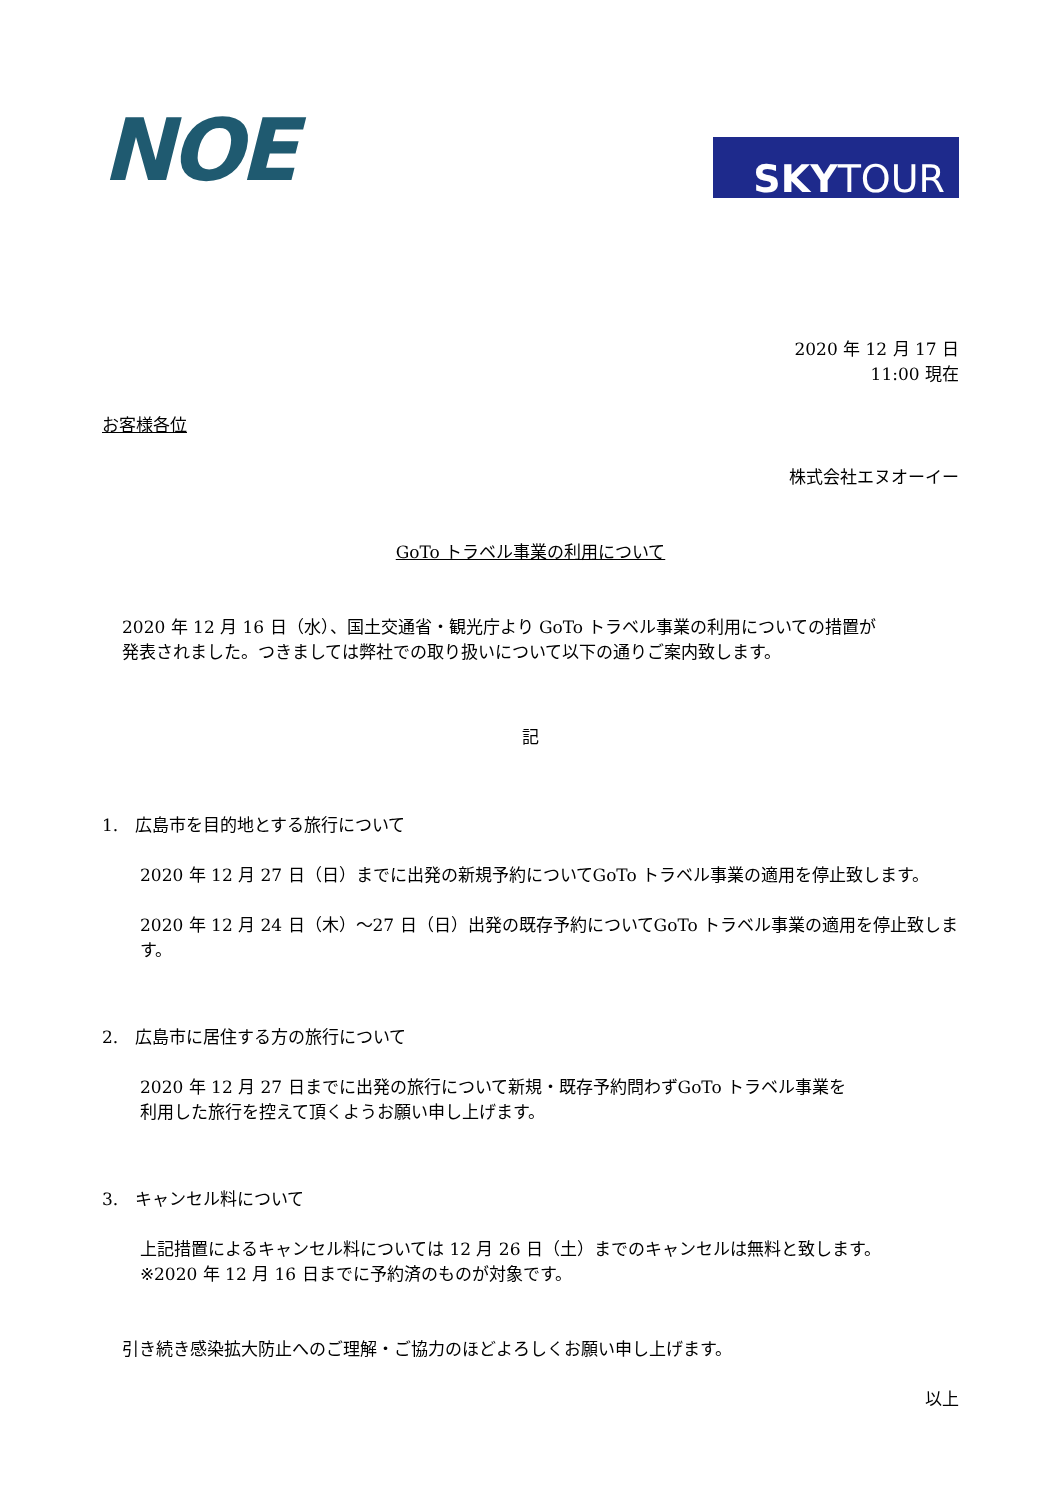NOE
SKY TOUR
2020 年 12 月 17 日
11:00 現在
お客様各位
株式会社エヌオーイー
GoTo トラベル事業の利用について
2020 年 12 月 16 日（水）、国土交通省・観光庁より GoTo トラベル事業の利用についての措置が
発表されました。つきましては弊社での取り扱いについて以下の通りご案内致します。
記
1.　広島市を目的地とする旅行について
2020 年 12 月 27 日（日）までに出発の新規予約についてGoTo トラベル事業の適用を停止致します。
2020 年 12 月 24 日（木）～27 日（日）出発の既存予約についてGoTo トラベル事業の適用を停止致します。
2.　広島市に居住する方の旅行について
2020 年 12 月 27 日までに出発の旅行について新規・既存予約問わずGoTo トラベル事業を
利用した旅行を控えて頂くようお願い申し上げます。
3.　キャンセル料について
上記措置によるキャンセル料については 12 月 26 日（土）までのキャンセルは無料と致します。
※2020 年 12 月 16 日までに予約済のものが対象です。
引き続き感染拡大防止へのご理解・ご協力のほどよろしくお願い申し上げます。
以上